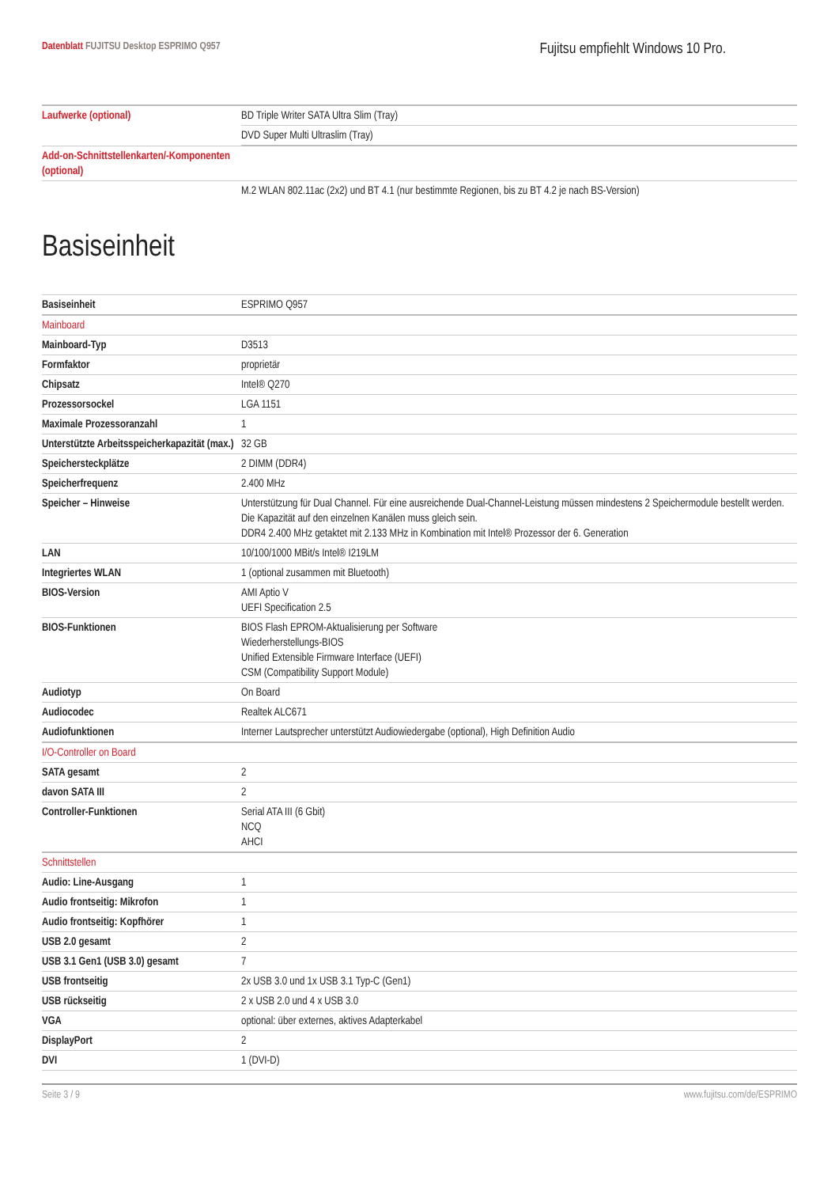Datenblatt FUJITSU Desktop ESPRIMO Q957
Fujitsu empfiehlt Windows 10 Pro.
| Laufwerke (optional) | BD Triple Writer SATA Ultra Slim (Tray) |
| | DVD Super Multi Ultraslim (Tray) |
| Add-on-Schnittstellenkarten/-Komponenten (optional) | |
| | M.2 WLAN 802.11ac (2x2) und BT 4.1 (nur bestimmte Regionen, bis zu BT 4.2 je nach BS-Version) |
Basiseinheit
| Basiseinheit | ESPRIMO Q957 |
| Mainboard | |
| Mainboard-Typ | D3513 |
| Formfaktor | proprietär |
| Chipsatz | Intel® Q270 |
| Prozessorsockel | LGA 1151 |
| Maximale Prozessoranzahl | 1 |
| Unterstützte Arbeitsspeicherkapazität (max.) | 32 GB |
| Speichersteckplätze | 2 DIMM (DDR4) |
| Speicherfrequenz | 2.400 MHz |
| Speicher – Hinweise | Unterstützung für Dual Channel. Für eine ausreichende Dual-Channel-Leistung müssen mindestens 2 Speichermodule bestellt werden. Die Kapazität auf den einzelnen Kanälen muss gleich sein. DDR4 2.400 MHz getaktet mit 2.133 MHz in Kombination mit Intel® Prozessor der 6. Generation |
| LAN | 10/100/1000 MBit/s Intel® I219LM |
| Integriertes WLAN | 1 (optional zusammen mit Bluetooth) |
| BIOS-Version | AMI Aptio V UEFI Specification 2.5 |
| BIOS-Funktionen | BIOS Flash EPROM-Aktualisierung per Software Wiederherstellungs-BIOS Unified Extensible Firmware Interface (UEFI) CSM (Compatibility Support Module) |
| Audiotyp | On Board |
| Audiocodec | Realtek ALC671 |
| Audiofunktionen | Interner Lautsprecher unterstützt Audiowiedergabe (optional), High Definition Audio |
| I/O-Controller on Board | |
| SATA gesamt | 2 |
| davon SATA III | 2 |
| Controller-Funktionen | Serial ATA III (6 Gbit) NCQ AHCI |
| Schnittstellen | |
| Audio: Line-Ausgang | 1 |
| Audio frontseitig: Mikrofon | 1 |
| Audio frontseitig: Kopfhörer | 1 |
| USB 2.0 gesamt | 2 |
| USB 3.1 Gen1 (USB 3.0) gesamt | 7 |
| USB frontseitig | 2x USB 3.0 und 1x USB 3.1 Typ-C (Gen1) |
| USB rückseitig | 2 x USB 2.0 und 4 x USB 3.0 |
| VGA | optional: über externes, aktives Adapterkabel |
| DisplayPort | 2 |
| DVI | 1 (DVI-D) |
Seite 3 / 9 www.fujitsu.com/de/ESPRIMO